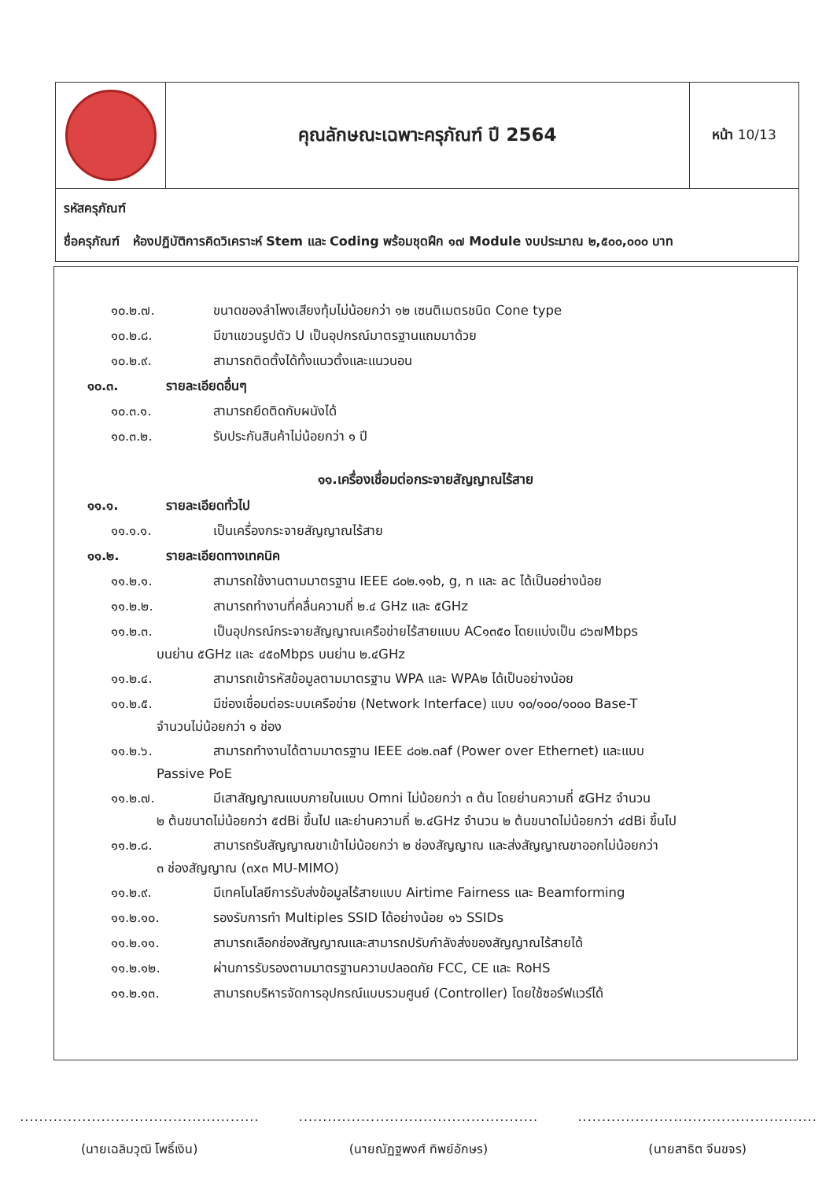| | คุณลักษณะเฉพาะครุภัณฑ์ ปี 2564 | หน้า 10/13 |
รหัสครุภัณฑ์
ชื่อครุภัณฑ์ ห้องปฏิบัติการคิดวิเคราะห์ Stem และ Coding พร้อมชุดฝึก ๑๗ Module งบประมาณ ๒,๕๐๐,๐๐๐ บาท
๑๐.๒.๗. ขนาดของลำโพงเสียงทุ้มไม่น้อยกว่า ๑๒ เซนติเมตรชนิด Cone type
๑๐.๒.๘. มีขาแขวนรูปตัว U เป็นอุปกรณ์มาตรฐานแถมมาด้วย
๑๐.๒.๙. สามารถติดตั้งได้ทั้งแนวตั้งและแนวนอน
๑๐.๓. รายละเอียดอื่นๆ
๑๐.๓.๑. สามารถยึดติดกับผนังได้
๑๐.๓.๒. รับประกันสินค้าไม่น้อยกว่า ๑ ปี
๑๑.เครื่องเชื่อมต่อกระจายสัญญาณไร้สาย
๑๑.๑. รายละเอียดทั่วไป
๑๑.๑.๑. เป็นเครื่องกระจายสัญญาณไร้สาย
๑๑.๒. รายละเอียดทางเทคนิค
๑๑.๒.๑. สามารถใช้งานตามมาตรฐาน IEEE ๘๐๒.๑๑b, g, n และ ac ได้เป็นอย่างน้อย
๑๑.๒.๒. สามารถทำงานที่คลื่นความถี่ ๒.๔ GHz และ ๕GHz
๑๑.๒.๓. เป็นอุปกรณ์กระจายสัญญาณเครือข่ายไร้สายแบบ AC๑๓๕๐ โดยแบ่งเป็น ๘๖๗Mbps
บนย่าน ๕GHz และ ๔๕๐Mbps บนย่าน ๒.๔GHz
๑๑.๒.๔. สามารถเข้ารหัสข้อมูลตามมาตรฐาน WPA และ WPA๒ ได้เป็นอย่างน้อย
๑๑.๒.๕. มีช่องเชื่อมต่อระบบเครือข่าย (Network Interface) แบบ ๑๐/๑๐๐/๑๐๐๐ Base-T
จำนวนไม่น้อยกว่า ๑ ช่อง
๑๑.๒.๖. สามารถทำงานได้ตามมาตรฐาน IEEE ๘๐๒.๓af (Power over Ethernet) และแบบ
Passive PoE
๑๑.๒.๗. มีเสาสัญญาณแบบภายในแบบ Omni ไม่น้อยกว่า ๓ ต้น โดยย่านความถี่ ๕GHz จำนวน
๒ ต้นขนาดไม่น้อยกว่า ๕dBi ขึ้นไป และย่านความถี่ ๒.๔GHz จำนวน ๒ ต้นขนาดไม่น้อยกว่า ๔dBi ขึ้นไป
๑๑.๒.๘. สามารถรับสัญญาณขาเข้าไม่น้อยกว่า ๒ ช่องสัญญาณ และส่งสัญญาณขาออกไม่น้อยกว่า
๓ ช่องสัญญาณ (๓x๓ MU-MIMO)
๑๑.๒.๙. มีเทคโนโลยีการรับส่งข้อมูลไร้สายแบบ Airtime Fairness และ Beamforming
๑๑.๒.๑๐. รองรับการทำ Multiples SSID ได้อย่างน้อย ๑๖ SSIDs
๑๑.๒.๑๑. สามารถเลือกช่องสัญญาณและสามารถปรับกำลังส่งของสัญญาณไร้สายได้
๑๑.๒.๑๒. ผ่านการรับรองตามมาตรฐานความปลอดภัย FCC, CE และ RoHS
๑๑.๒.๑๓. สามารถบริหารจัดการอุปกรณ์แบบรวมศูนย์ (Controller) โดยใช้ซอร์ฟแวร์ได้
..................................................
(นายเฉลิมวุฒิ โพธิ์เงิน)
..................................................
(นายณัฏฐพงศ์ ทิพย์อักษร)
..................................................
(นายสาธิต จีนขจร)